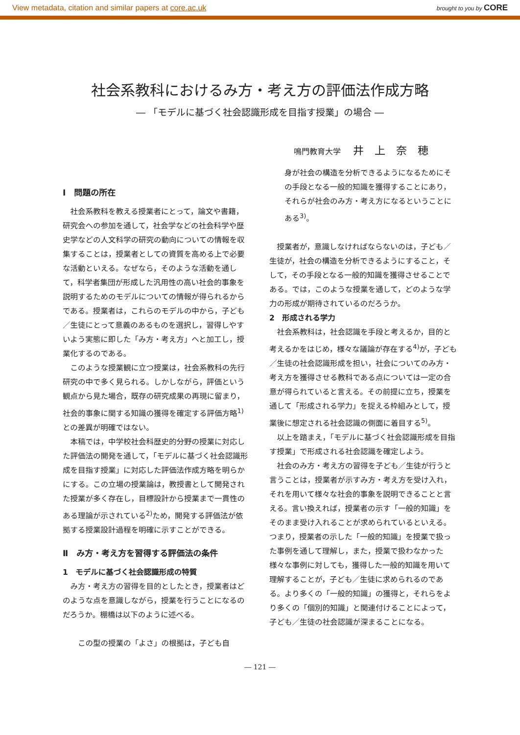View metadata, citation and similar papers at core.ac.uk
brought to you by CORE
社会系教科におけるみ方・考え方の評価法作成方略
― 「モデルに基づく社会認識形成を目指す授業」の場合 ―
鳴門教育大学 井上奈穂
Ⅰ　問題の所在
社会系教科を教える授業者にとって，論文や書籍，研究会への参加を通して，社会学などの社会科学や歴史学などの人文科学の研究の動向についての情報を収集することは，授業者としての資質を高める上で必要な活動といえる。なぜなら，そのような活動を通して，科学者集団が形成した汎用性の高い社会的事象を説明するためのモデルについての情報が得られるからである。授業者は，これらのモデルの中から，子ども／生徒にとって意義のあるものを選択し，習得しやすいよう実態に即した「み方・考え方」へと加工し，授業化するのである。
このような授業観に立つ授業は，社会系教科の先行研究の中で多く見られる。しかしながら，評価という観点から見た場合，既存の研究成果の再現に留まり，社会的事象に関する知識の獲得を確定する評価方略<sup>1)</sup>との差異が明確ではない。
本稿では，中学校社会科歴史的分野の授業に対応した評価法の開発を通して，「モデルに基づく社会認識形成を目指す授業」に対応した評価法作成方略を明らかにする。この立場の授業論は，教授書として開発された授業が多く存在し，目標設計から授業まで一貫性のある理論が示されている<sup>2)</sup>ため，開発する評価法が依拠する授業設計過程を明確に示すことができる。
Ⅱ　み方・考え方を習得する評価法の条件
1　モデルに基づく社会認識形成の特質
み方・考え方の習得を目的としたとき，授業者はどのような点を意識しながら，授業を行うことになるのだろうか。棚橋は以下のように述べる。
この型の授業の「よさ」の根拠は，子ども自
身が社会の構造を分析できるようになるためにその手段となる一般的知識を獲得することにあり，それらが社会のみ方・考え方になるということにある<sup>3)</sup>。
授業者が，意識しなければならないのは，子ども／生徒が，社会の構造を分析できるようにすること，そして，その手段となる一般的知識を獲得させることである。では，このような授業を通して，どのような学力の形成が期待されているのだろうか。
2　形成される学力
社会系教科は，社会認識を手段と考えるか，目的と考えるかをはじめ，様々な議論が存在する<sup>4)</sup>が，子ども／生徒の社会認識形成を担い，社会についてのみ方・考え方を獲得させる教科である点については一定の合意が得られていると言える。その前提に立ち，授業を通して「形成される学力」を捉える枠組みとして，授業後に想定される社会認識の側面に着目する<sup>5)</sup>。
以上を踏まえ，「モデルに基づく社会認識形成を目指す授業」で形成される社会認識を確定しよう。
社会のみ方・考え方の習得を子ども／生徒が行うと言うことは，授業者が示すみ方・考え方を受け入れ，それを用いて様々な社会的事象を説明できることと言える。言い換えれば，授業者の示す「一般的知識」をそのまま受け入れることが求められているといえる。つまり，授業者の示した「一般的知識」を授業で扱った事例を通して理解し，また，授業で扱わなかった様々な事例に対しても，獲得した一般的知識を用いて理解することが，子ども／生徒に求められるのである。より多くの「一般的知識」の獲得と，それらをより多くの「個別的知識」と関連付けることによって，子ども／生徒の社会認識が深まることになる。
― 121 ―